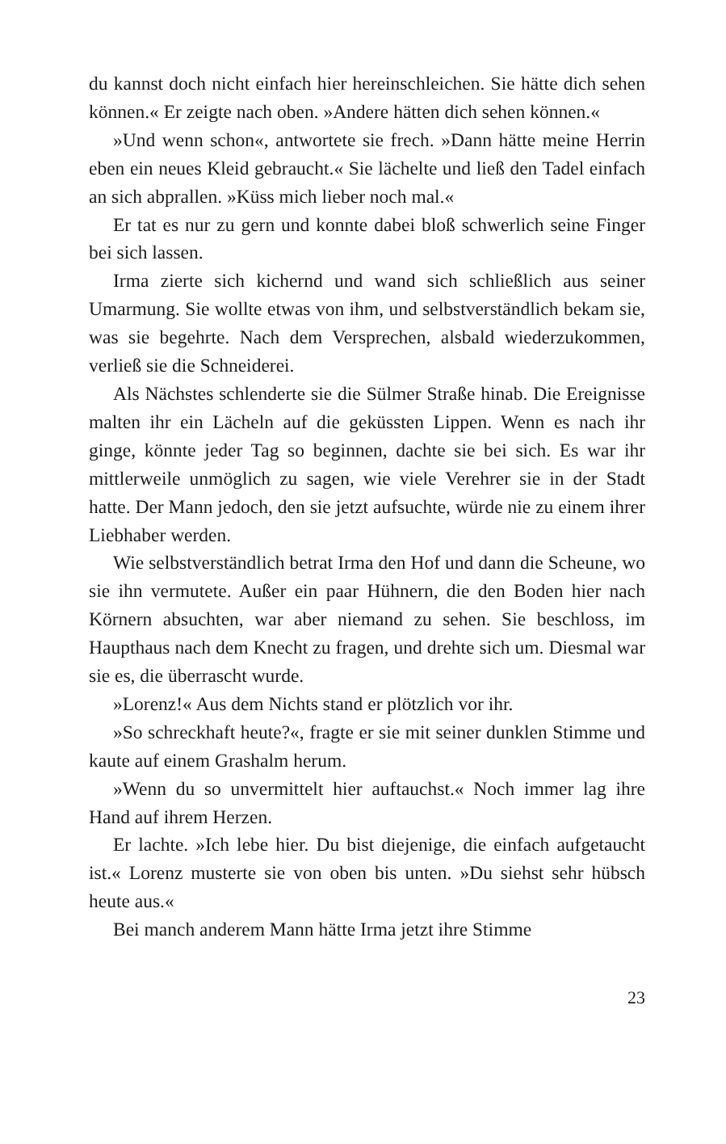du kannst doch nicht einfach hier hereinschleichen. Sie hätte dich sehen können.« Er zeigte nach oben. »Andere hätten dich sehen können.«
»Und wenn schon«, antwortete sie frech. »Dann hätte meine Herrin eben ein neues Kleid gebraucht.« Sie lächelte und ließ den Tadel einfach an sich abprallen. »Küss mich lieber noch mal.«
Er tat es nur zu gern und konnte dabei bloß schwerlich seine Finger bei sich lassen.
Irma zierte sich kichernd und wand sich schließlich aus seiner Umarmung. Sie wollte etwas von ihm, und selbstverständlich bekam sie, was sie begehrte. Nach dem Versprechen, alsbald wiederzukommen, verließ sie die Schneiderei.
Als Nächstes schlenderte sie die Sülmer Straße hinab. Die Ereignisse malten ihr ein Lächeln auf die geküssten Lippen. Wenn es nach ihr ginge, könnte jeder Tag so beginnen, dachte sie bei sich. Es war ihr mittlerweile unmöglich zu sagen, wie viele Verehrer sie in der Stadt hatte. Der Mann jedoch, den sie jetzt aufsuchte, würde nie zu einem ihrer Liebhaber werden.
Wie selbstverständlich betrat Irma den Hof und dann die Scheune, wo sie ihn vermutete. Außer ein paar Hühnern, die den Boden hier nach Körnern absuchten, war aber niemand zu sehen. Sie beschloss, im Haupthaus nach dem Knecht zu fragen, und drehte sich um. Diesmal war sie es, die überrascht wurde.
»Lorenz!« Aus dem Nichts stand er plötzlich vor ihr.
»So schreckhaft heute?«, fragte er sie mit seiner dunklen Stimme und kaute auf einem Grashalm herum.
»Wenn du so unvermittelt hier auftauchst.« Noch immer lag ihre Hand auf ihrem Herzen.
Er lachte. »Ich lebe hier. Du bist diejenige, die einfach aufgetaucht ist.« Lorenz musterte sie von oben bis unten. »Du siehst sehr hübsch heute aus.«
Bei manch anderem Mann hätte Irma jetzt ihre Stimme
23